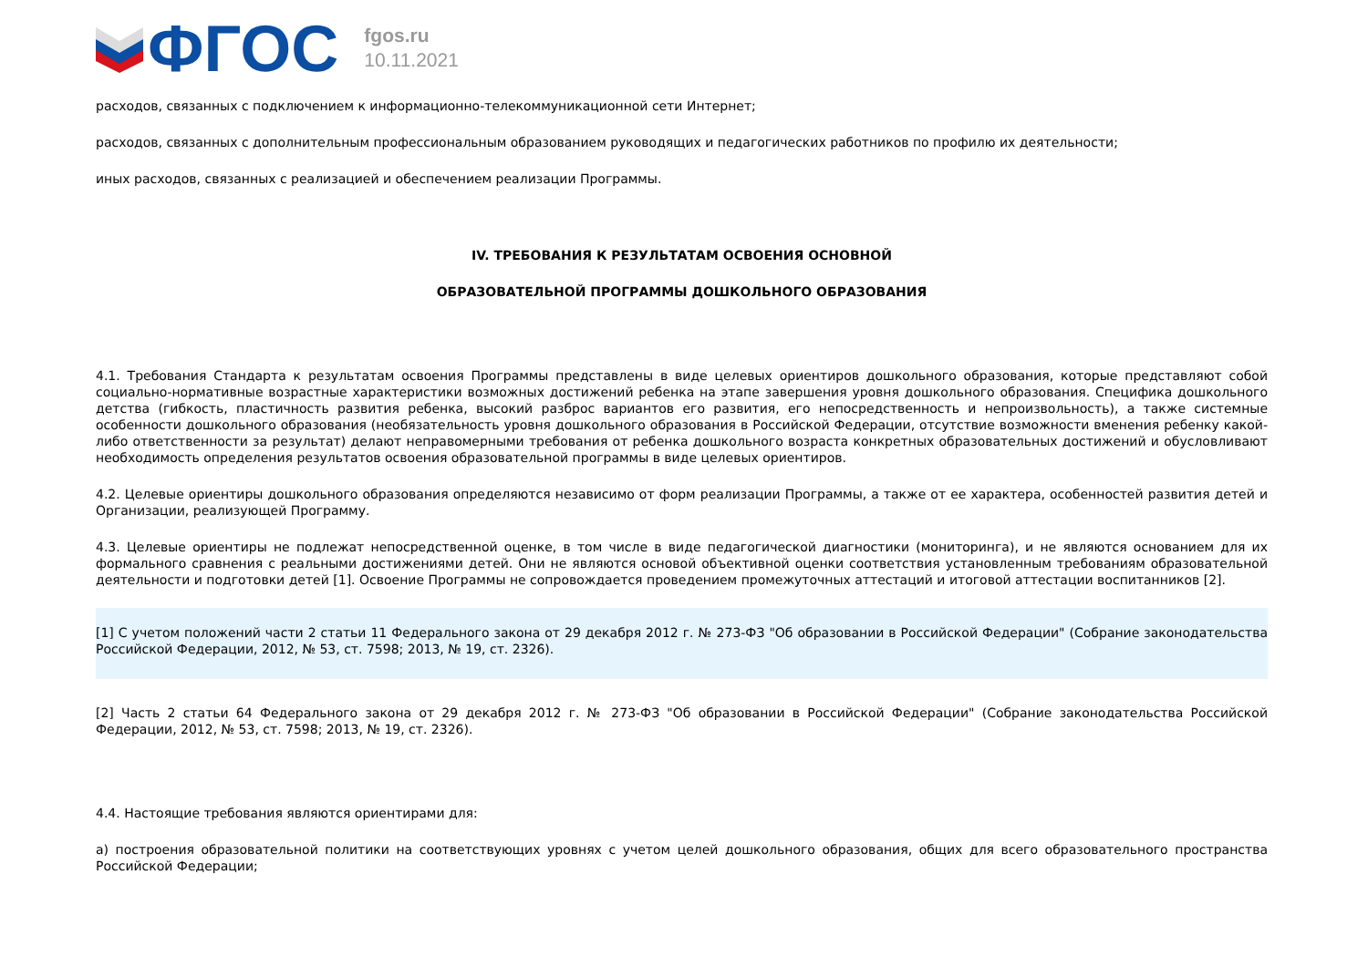ФГОС
fgos.ru
10.11.2021
расходов, связанных с подключением к информационно-телекоммуникационной сети Интернет;
расходов, связанных с дополнительным профессиональным образованием руководящих и педагогических работников по профилю их деятельности;
иных расходов, связанных с реализацией и обеспечением реализации Программы.
IV. ТРЕБОВАНИЯ К РЕЗУЛЬТАТАМ ОСВОЕНИЯ ОСНОВНОЙ
ОБРАЗОВАТЕЛЬНОЙ ПРОГРАММЫ ДОШКОЛЬНОГО ОБРАЗОВАНИЯ
4.1. Требования Стандарта к результатам освоения Программы представлены в виде целевых ориентиров дошкольного образования, которые представляют собой социально-нормативные возрастные характеристики возможных достижений ребенка на этапе завершения уровня дошкольного образования. Специфика дошкольного детства (гибкость, пластичность развития ребенка, высокий разброс вариантов его развития, его непосредственность и непроизвольность), а также системные особенности дошкольного образования (необязательность уровня дошкольного образования в Российской Федерации, отсутствие возможности вменения ребенку какой-либо ответственности за результат) делают неправомерными требования от ребенка дошкольного возраста конкретных образовательных достижений и обусловливают необходимость определения результатов освоения образовательной программы в виде целевых ориентиров.
4.2. Целевые ориентиры дошкольного образования определяются независимо от форм реализации Программы, а также от ее характера, особенностей развития детей и Организации, реализующей Программу.
4.3. Целевые ориентиры не подлежат непосредственной оценке, в том числе в виде педагогической диагностики (мониторинга), и не являются основанием для их формального сравнения с реальными достижениями детей. Они не являются основой объективной оценки соответствия установленным требованиям образовательной деятельности и подготовки детей [1]. Освоение Программы не сопровождается проведением промежуточных аттестаций и итоговой аттестации воспитанников [2].
[1] С учетом положений части 2 статьи 11 Федерального закона от 29 декабря 2012 г. № 273-ФЗ "Об образовании в Российской Федерации" (Собрание законодательства Российской Федерации, 2012, № 53, ст. 7598; 2013, № 19, ст. 2326).
[2] Часть 2 статьи 64 Федерального закона от 29 декабря 2012 г. № 273-ФЗ "Об образовании в Российской Федерации" (Собрание законодательства Российской Федерации, 2012, № 53, ст. 7598; 2013, № 19, ст. 2326).
4.4. Настоящие требования являются ориентирами для:
а) построения образовательной политики на соответствующих уровнях с учетом целей дошкольного образования, общих для всего образовательного пространства Российской Федерации;